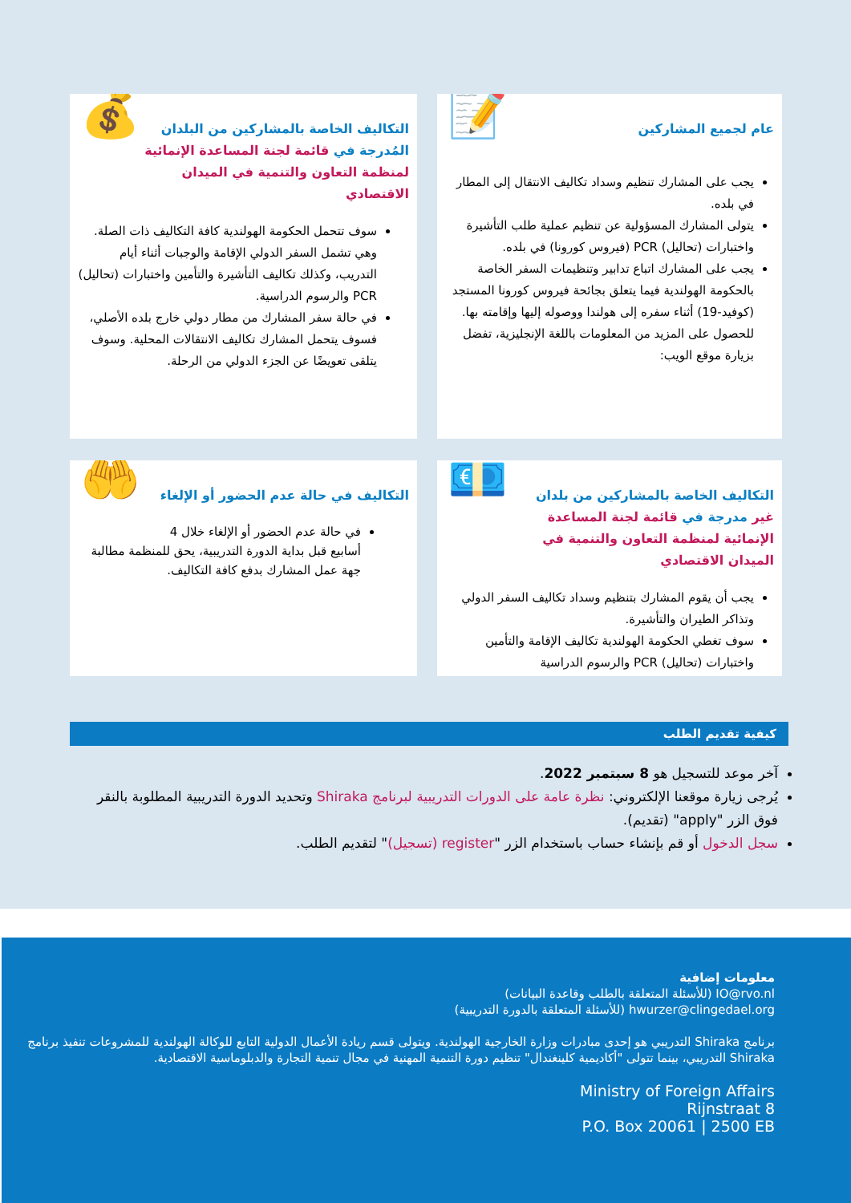📝
عام لجميع المشاركين
يجب على المشارك تنظيم وسداد تكاليف الانتقال إلى المطار في بلده.
يتولى المشارك المسؤولية عن تنظيم عملية طلب التأشيرة
واختبارات (تحاليل) PCR (فيروس كورونا) في بلده.
يجب على المشارك اتباع تدابير وتنظيمات السفر الخاصة بالحكومة الهولندية فيما يتعلق بجائحة فيروس كورونا المستجد (كوفيد-19) أثناء سفره إلى هولندا ووصوله إليها وإقامته بها.
للحصول على المزيد من المعلومات باللغة الإنجليزية، تفضل بزيارة موقع الويب:
💰
التكاليف الخاصة بالمشاركين من البلدان المُدرجة في قائمة لجنة المساعدة الإنمائية لمنظمة التعاون والتنمية في الميدان الاقتصادي
سوف تتحمل الحكومة الهولندية كافة التكاليف ذات الصلة. وهي تشمل السفر الدولي الإقامة والوجبات أثناء أيام التدريب، وكذلك تكاليف التأشيرة والتأمين واختبارات (تحاليل) PCR والرسوم الدراسية.
في حالة سفر المشارك من مطار دولي خارج بلده الأصلي، فسوف يتحمل المشارك تكاليف الانتقالات المحلية. وسوف يتلقى تعويضًا عن الجزء الدولي من الرحلة.
💶
التكاليف الخاصة بالمشاركين من بلدان غير مدرجة في قائمة لجنة المساعدة الإنمائية لمنظمة التعاون والتنمية في الميدان الاقتصادي
يجب أن يقوم المشارك بتنظيم وسداد تكاليف السفر الدولي وتذاكر الطيران والتأشيرة.
سوف تغطي الحكومة الهولندية تكاليف الإقامة والتأمين واختبارات (تحاليل) PCR والرسوم الدراسية
🤲
التكاليف في حالة عدم الحضور أو الإلغاء
في حالة عدم الحضور أو الإلغاء خلال 4 أسابيع قبل بداية الدورة التدريبية، يحق للمنظمة مطالبة جهة عمل المشارك بدفع كافة التكاليف.
كيفية تقديم الطلب
آخر موعد للتسجيل هو 8 سبتمبر 2022.
يُرجى زيارة موقعنا الإلكتروني: نظرة عامة على الدورات التدريبية لبرنامج Shiraka وتحديد الدورة التدريبية المطلوبة بالنقر فوق الزر "apply" (تقديم).
سجل الدخول أو قم بإنشاء حساب باستخدام الزر "register (تسجيل)" لتقديم الطلب.
معلومات إضافية
IO@rvo.nl (للأسئلة المتعلقة بالطلب وقاعدة البيانات)
hwurzer@clingedael.org (للأسئلة المتعلقة بالدورة التدريبية)
برنامج Shiraka التدريبي هو إحدى مبادرات وزارة الخارجية الهولندية. ويتولى قسم ريادة الأعمال الدولية التابع للوكالة الهولندية للمشروعات تنفيذ برنامج Shiraka التدريبي، بينما تتولى "أكاديمية كلينغندال" تنظيم دورة التنمية المهنية في مجال تنمية التجارة والدبلوماسية الاقتصادية.
Ministry of Foreign Affairs
Rijnstraat 8
P.O. Box 20061 | 2500 EB